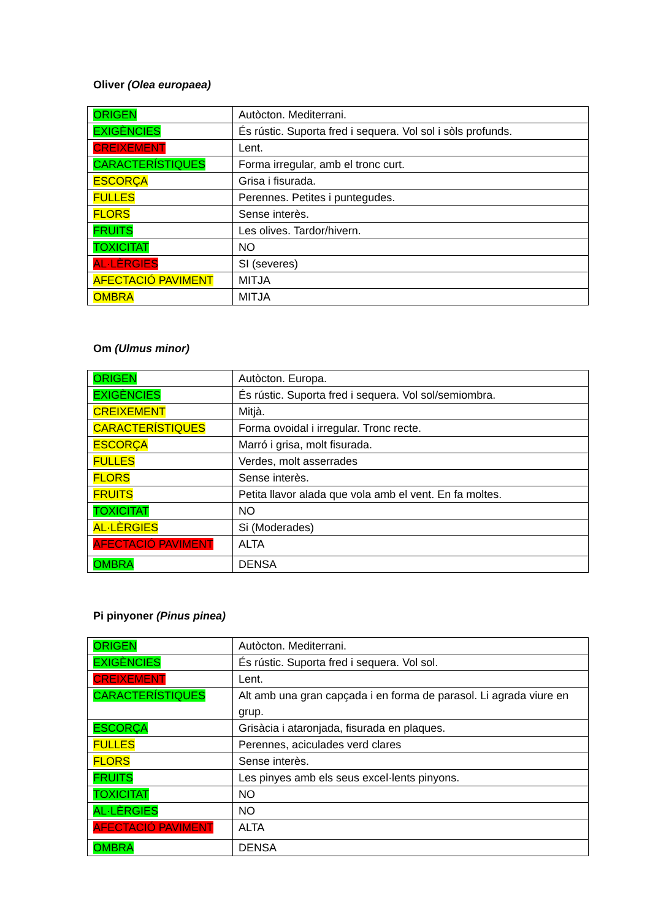Oliver (Olea europaea)
| ORIGEN | Autòcton. Mediterrani. |
| EXIGÈNCIES | És rústic. Suporta fred i sequera. Vol sol i sòls profunds. |
| CREIXEMENT | Lent. |
| CARACTERÍSTIQUES | Forma irregular, amb el tronc curt. |
| ESCORÇA | Grisa i fisurada. |
| FULLES | Perennes. Petites i puntegudes. |
| FLORS | Sense interès. |
| FRUITS | Les olives. Tardor/hivern. |
| TOXICITAT | NO |
| AL·LÈRGIES | SI (severes) |
| AFECTACIÓ PAVIMENT | MITJA |
| OMBRA | MITJA |
Om (Ulmus minor)
| ORIGEN | Autòcton. Europa. |
| EXIGÈNCIES | És rústic. Suporta fred i sequera. Vol sol/semiombra. |
| CREIXEMENT | Mitjà. |
| CARACTERÍSTIQUES | Forma ovoidal i irregular. Tronc recte. |
| ESCORÇA | Marró i grisa, molt fisurada. |
| FULLES | Verdes, molt asserrades |
| FLORS | Sense interès. |
| FRUITS | Petita llavor alada que vola amb el vent. En fa moltes. |
| TOXICITAT | NO |
| AL·LÈRGIES | Si (Moderades) |
| AFECTACIÓ PAVIMENT | ALTA |
| OMBRA | DENSA |
Pi pinyoner (Pinus pinea)
| ORIGEN | Autòcton. Mediterrani. |
| EXIGÈNCIES | És rústic. Suporta fred i sequera. Vol sol. |
| CREIXEMENT | Lent. |
| CARACTERÍSTIQUES | Alt amb una gran capçada i en forma de parasol. Li agrada viure en grup. |
| ESCORÇA | Grisàcia i ataronjada, fisurada en plaques. |
| FULLES | Perennes, aciculades verd clares |
| FLORS | Sense interès. |
| FRUITS | Les pinyes amb els seus excel·lents pinyons. |
| TOXICITAT | NO |
| AL·LÈRGIES | NO |
| AFECTACIÓ PAVIMENT | ALTA |
| OMBRA | DENSA |